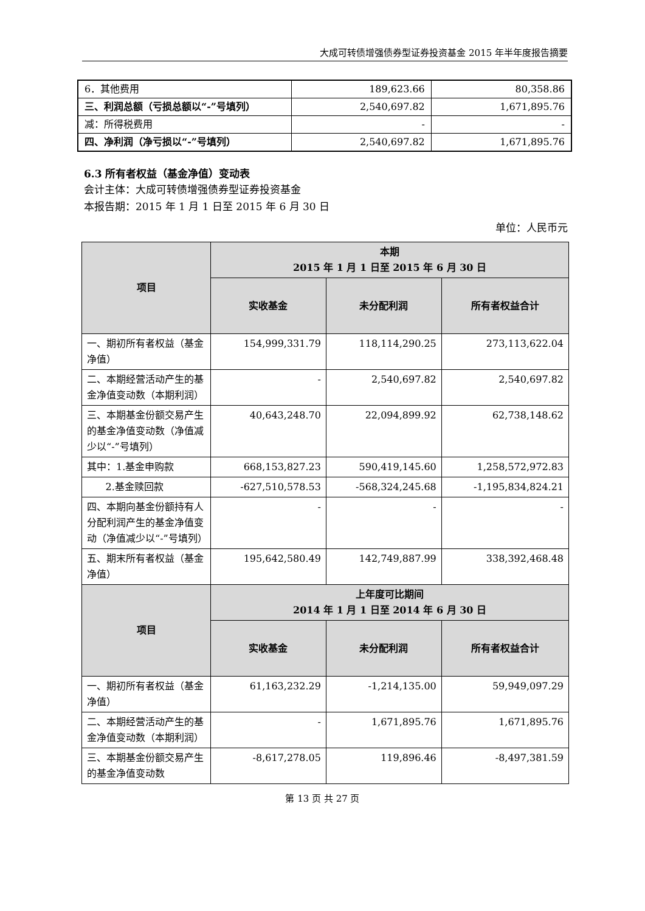大成可转债增强债券型证券投资基金 2015 年半年度报告摘要
| 6．其他费用 | 189,623.66 | 80,358.86 |
| 三、利润总额（亏损总额以“-”号填列） | 2,540,697.82 | 1,671,895.76 |
| 减：所得税费用 | - | - |
| 四、净利润（净亏损以“-”号填列） | 2,540,697.82 | 1,671,895.76 |
6.3 所有者权益（基金净值）变动表
会计主体：大成可转债增强债券型证券投资基金
本报告期：2015 年 1 月 1 日至 2015 年 6 月 30 日
单位：人民币元
| 项目 | 本期 2015 年 1 月 1 日至 2015 年 6 月 30 日 | | |
| --- | --- | --- | --- |
| | 实收基金 | 未分配利润 | 所有者权益合计 |
| 一、期初所有者权益（基金净值） | 154,999,331.79 | 118,114,290.25 | 273,113,622.04 |
| 二、本期经营活动产生的基金净值变动数（本期利润） | - | 2,540,697.82 | 2,540,697.82 |
| 三、本期基金份额交易产生的基金净值变动数（净值减少以“-”号填列） | 40,643,248.70 | 22,094,899.92 | 62,738,148.62 |
| 其中：1.基金申购款 | 668,153,827.23 | 590,419,145.60 | 1,258,572,972.83 |
| 2.基金赎回款 | -627,510,578.53 | -568,324,245.68 | -1,195,834,824.21 |
| 四、本期向基金份额持有人分配利润产生的基金净值变动（净值减少以“-”号填列） | - | - | - |
| 五、期末所有者权益（基金净值） | 195,642,580.49 | 142,749,887.99 | 338,392,468.48 |
| 项目 | 上年度可比期间 2014 年 1 月 1 日至 2014 年 6 月 30 日 | | |
| | 实收基金 | 未分配利润 | 所有者权益合计 |
| 一、期初所有者权益（基金净值） | 61,163,232.29 | -1,214,135.00 | 59,949,097.29 |
| 二、本期经营活动产生的基金净值变动数（本期利润） | - | 1,671,895.76 | 1,671,895.76 |
| 三、本期基金份额交易产生的基金净值变动数 | -8,617,278.05 | 119,896.46 | -8,497,381.59 |
第 13 页 共 27 页